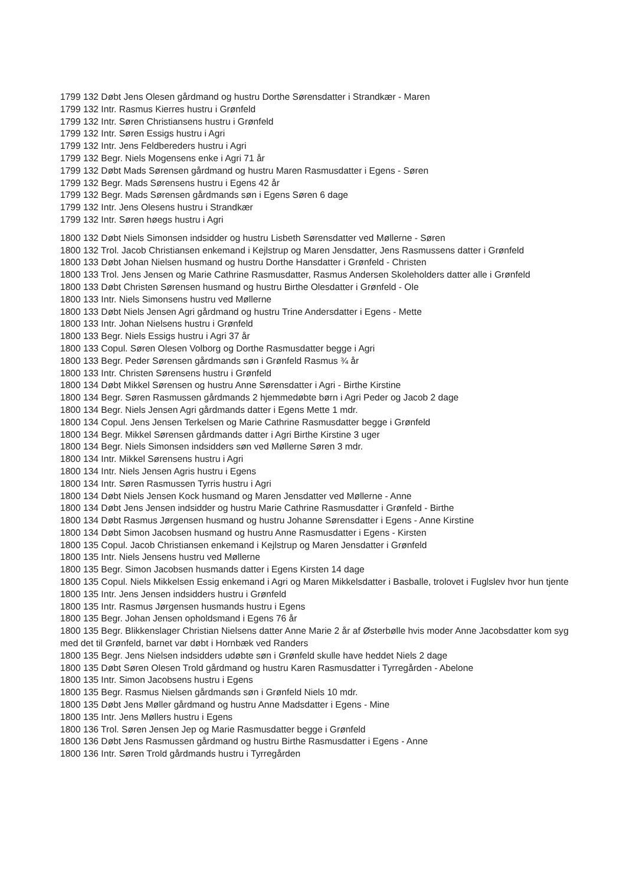1799 132 Døbt Jens Olesen gårdmand og hustru Dorthe Sørensdatter i Strandkær - Maren
1799 132 Intr. Rasmus Kierres hustru i Grønfeld
1799 132 Intr. Søren Christiansens hustru i Grønfeld
1799 132 Intr. Søren Essigs hustru i Agri
1799 132 Intr. Jens Feldbereders hustru i Agri
1799 132 Begr. Niels Mogensens enke i Agri 71 år
1799 132 Døbt Mads Sørensen gårdmand og hustru Maren Rasmusdatter i Egens - Søren
1799 132 Begr. Mads Sørensens hustru i Egens 42 år
1799 132 Begr. Mads Sørensen gårdmands søn i Egens Søren 6 dage
1799 132 Intr. Jens Olesens hustru i Strandkær
1799 132 Intr. Søren høegs hustru i Agri
1800 132 Døbt Niels Simonsen indsidder og hustru Lisbeth Sørensdatter ved Møllerne - Søren
1800 132 Trol. Jacob Christiansen enkemand i Kejlstrup og Maren Jensdatter, Jens Rasmussens datter i Grønfeld
1800 133 Døbt Johan Nielsen husmand og hustru Dorthe Hansdatter i Grønfeld - Christen
1800 133 Trol. Jens Jensen og Marie Cathrine Rasmusdatter, Rasmus Andersen Skoleholders datter alle i Grønfeld
1800 133 Døbt Christen Sørensen husmand og hustru Birthe Olesdatter i Grønfeld - Ole
1800 133 Intr. Niels Simonsens hustru ved Møllerne
1800 133 Døbt Niels Jensen Agri gårdmand og hustru Trine Andersdatter i Egens - Mette
1800 133 Intr. Johan Nielsens hustru i Grønfeld
1800 133 Begr. Niels Essigs hustru i Agri 37 år
1800 133 Copul. Søren Olesen Volborg og Dorthe Rasmusdatter begge i Agri
1800 133 Begr. Peder Sørensen gårdmands søn i Grønfeld Rasmus ¾ år
1800 133 Intr. Christen Sørensens hustru i Grønfeld
1800 134 Døbt Mikkel Sørensen og hustru Anne Sørensdatter i Agri - Birthe Kirstine
1800 134 Begr. Søren Rasmussen gårdmands 2 hjemmedøbte børn i Agri Peder og Jacob 2 dage
1800 134 Begr. Niels Jensen Agri gårdmands datter i Egens Mette 1 mdr.
1800 134 Copul. Jens Jensen Terkelsen og Marie Cathrine Rasmusdatter begge i Grønfeld
1800 134 Begr. Mikkel Sørensen gårdmands datter i Agri Birthe Kirstine 3 uger
1800 134 Begr. Niels Simonsen indsidders søn ved Møllerne Søren 3 mdr.
1800 134 Intr. Mikkel Sørensens hustru i Agri
1800 134 Intr. Niels Jensen Agris hustru i Egens
1800 134 Intr. Søren Rasmussen Tyrris hustru i Agri
1800 134 Døbt Niels Jensen Kock husmand og Maren Jensdatter ved Møllerne - Anne
1800 134 Døbt Jens Jensen indsidder og hustru Marie Cathrine Rasmusdatter i Grønfeld - Birthe
1800 134 Døbt Rasmus Jørgensen husmand og hustru Johanne Sørensdatter i Egens - Anne Kirstine
1800 134 Døbt Simon Jacobsen husmand og hustru Anne Rasmusdatter i Egens - Kirsten
1800 135 Copul. Jacob Christiansen enkemand i Kejlstrup og Maren Jensdatter i Grønfeld
1800 135 Intr. Niels Jensens hustru ved Møllerne
1800 135 Begr. Simon Jacobsen husmands datter i Egens Kirsten 14 dage
1800 135 Copul. Niels Mikkelsen Essig enkemand i Agri og Maren Mikkelsdatter i Basballe, trolovet i Fuglslev hvor hun tjente
1800 135 Intr. Jens Jensen indsidders hustru i Grønfeld
1800 135 Intr. Rasmus Jørgensen husmands hustru i Egens
1800 135 Begr. Johan Jensen opholdsmand i Egens 76 år
1800 135 Begr. Blikkenslager Christian Nielsens datter Anne Marie 2 år af Østerbølle hvis moder Anne Jacobsdatter kom syg med det til Grønfeld, barnet var døbt i Hornbæk ved Randers
1800 135 Begr. Jens Nielsen indsidders udøbte søn i Grønfeld skulle have heddet Niels 2 dage
1800 135 Døbt Søren Olesen Trold gårdmand og hustru Karen Rasmusdatter i Tyrregården - Abelone
1800 135 Intr. Simon Jacobsens hustru i Egens
1800 135 Begr. Rasmus Nielsen gårdmands søn i Grønfeld Niels 10 mdr.
1800 135 Døbt Jens Møller gårdmand og hustru Anne Madsdatter i Egens - Mine
1800 135 Intr. Jens Møllers hustru i Egens
1800 136 Trol. Søren Jensen Jep og Marie Rasmusdatter begge i Grønfeld
1800 136 Døbt Jens Rasmussen gårdmand og hustru Birthe Rasmusdatter i Egens - Anne
1800 136 Intr. Søren Trold gårdmands hustru i Tyrregården